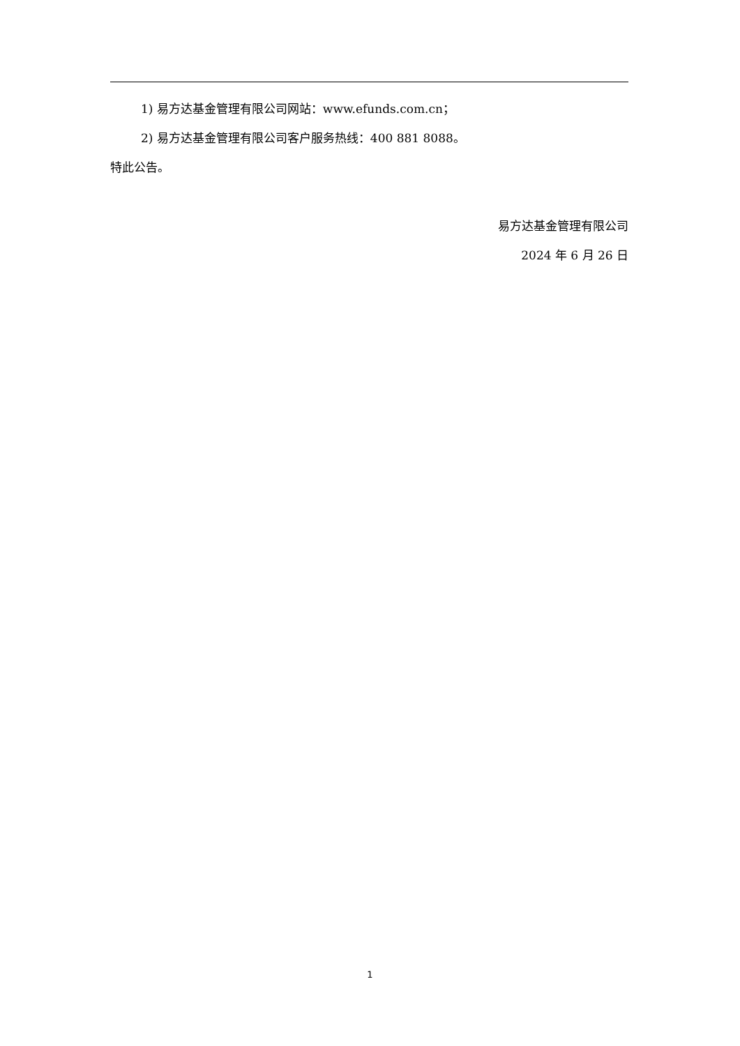1) 易方达基金管理有限公司网站：www.efunds.com.cn；
2) 易方达基金管理有限公司客户服务热线：400 881 8088。
特此公告。
易方达基金管理有限公司
2024 年 6 月 26 日
1